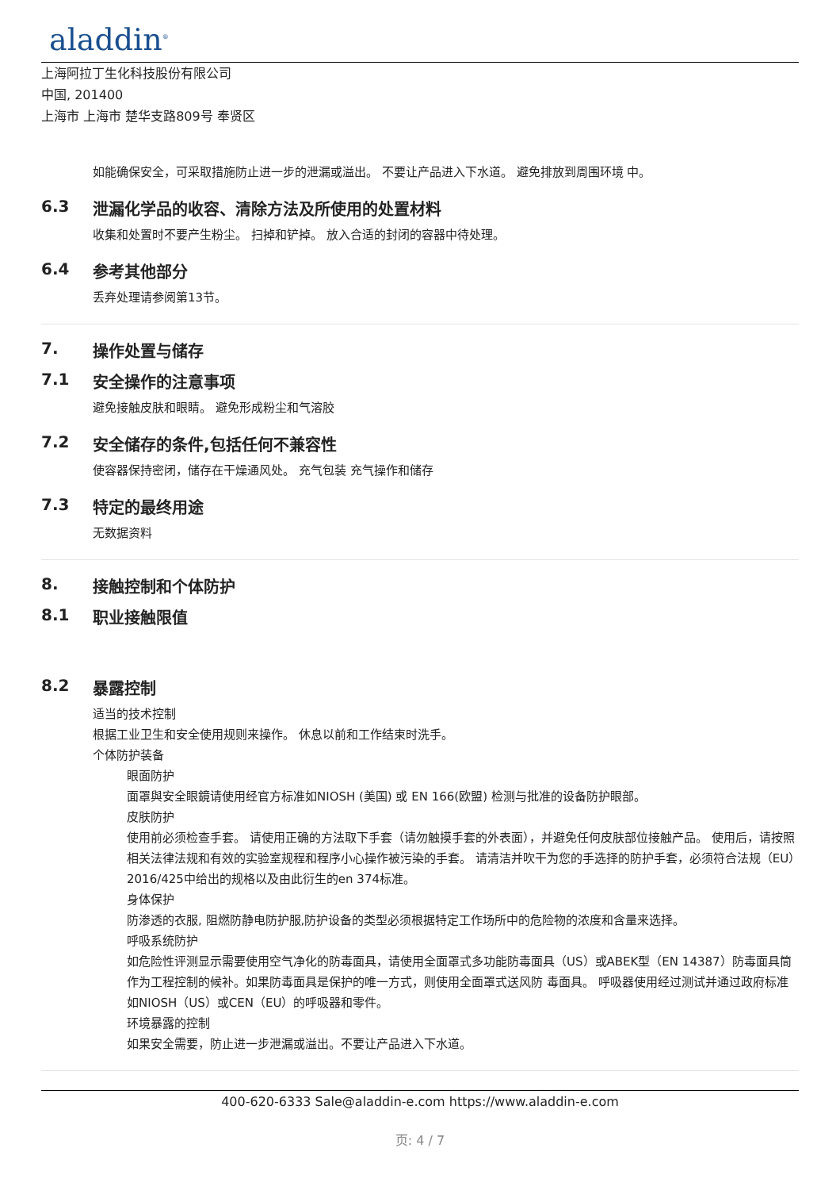aladdin<sup>®</sup>
上海阿拉丁生化科技股份有限公司
中国, 201400
上海市 上海市 楚华支路809号 奉贤区
如能确保安全，可采取措施防止进一步的泄漏或溢出。 不要让产品进入下水道。 避免排放到周围环境 中。
6.3 泄漏化学品的收容、清除方法及所使用的处置材料
收集和处置时不要产生粉尘。 扫掉和铲掉。 放入合适的封闭的容器中待处理。
6.4 参考其他部分
丢弃处理请参阅第13节。
7. 操作处置与储存
7.1 安全操作的注意事项
避免接触皮肤和眼睛。 避免形成粉尘和气溶胶
7.2 安全储存的条件,包括任何不兼容性
使容器保持密闭，储存在干燥通风处。 充气包装 充气操作和储存
7.3 特定的最终用途
无数据资料
8. 接触控制和个体防护
8.1 职业接触限值
8.2 暴露控制
适当的技术控制
根据工业卫生和安全使用规则来操作。 休息以前和工作结束时洗手。
个体防护装备
眼面防护
面罩與安全眼鏡请使用经官方标准如NIOSH (美国) 或 EN 166(欧盟) 检测与批准的设备防护眼部。
皮肤防护
使用前必须检查手套。 请使用正确的方法取下手套（请勿触摸手套的外表面），并避免任何皮肤部位接触产品。 使用后，请按照相关法律法规和有效的实验室规程和程序小心操作被污染的手套。 请清洁并吹干为您的手选择的防护手套，必须符合法规（EU）2016/425中给出的规格以及由此衍生的en 374标准。
身体保护
防渗透的衣服, 阻燃防静电防护服,防护设备的类型必须根据特定工作场所中的危险物的浓度和含量来选择。
呼吸系统防护
如危险性评测显示需要使用空气净化的防毒面具，请使用全面罩式多功能防毒面具（US）或ABEK型（EN 14387）防毒面具筒作为工程控制的候补。如果防毒面具是保护的唯一方式，则使用全面罩式送风防 毒面具。 呼吸器使用经过测试并通过政府标准如NIOSH（US）或CEN（EU）的呼吸器和零件。
环境暴露的控制
如果安全需要，防止进一步泄漏或溢出。不要让产品进入下水道。
400-620-6333 Sale@aladdin-e.com https://www.aladdin-e.com
页: 4 / 7